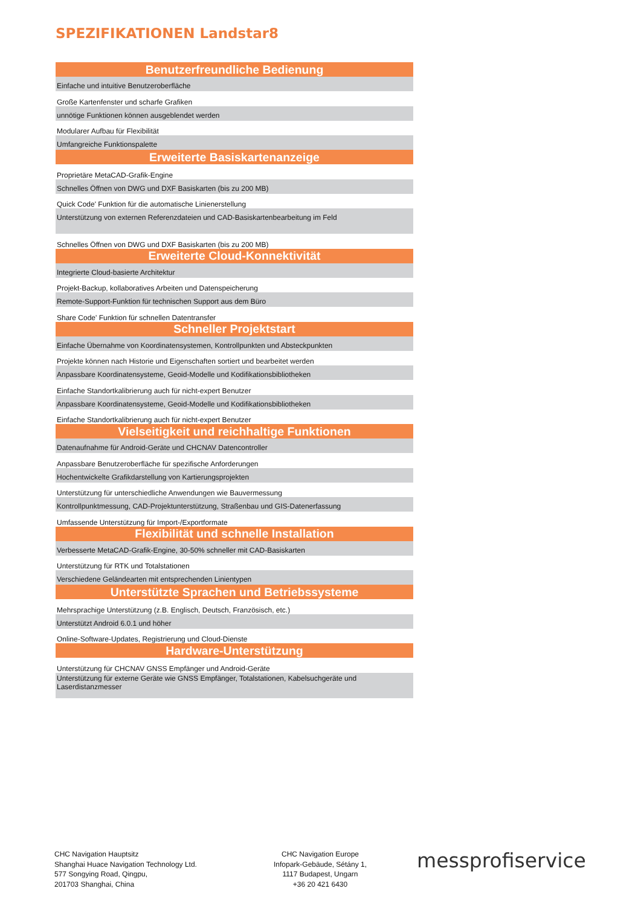SPEZIFIKATIONEN Landstar8
| Benutzerfreundliche Bedienung |
| --- |
| Einfache und intuitive Benutzeroberfläche |
| Große Kartenfenster und scharfe Grafiken |
| unnötige Funktionen können ausgeblendet werden |
| Modularer Aufbau für Flexibilität |
| Umfangreiche Funktionspalette |
| Erweiterte Basiskartenanzeige |
| Proprietäre MetaCAD-Grafik-Engine |
| Schnelles Öffnen von DWG und DXF Basiskarten (bis zu 200 MB) |
| Quick Code' Funktion für die automatische Linienerstellung |
| Unterstützung von externen Referenzdateien und CAD-Basiskartenbearbeitung im Feld |
| Schnelles Öffnen von DWG und DXF Basiskarten (bis zu 200 MB) |
| Erweiterte Cloud-Konnektivität |
| Integrierte Cloud-basierte Architektur |
| Projekt-Backup, kollaboratives Arbeiten und Datenspeicherung |
| Remote-Support-Funktion für technischen Support aus dem Büro |
| Share Code' Funktion für schnellen Datentransfer |
| Schneller Projektstart |
| Einfache Übernahme von Koordinatensystemen, Kontrollpunkten und Absteckpunkten |
| Projekte können nach Historie und Eigenschaften sortiert und bearbeitet werden |
| Anpassbare Koordinatensysteme, Geoid-Modelle und Kodifikationsbibliotheken |
| Einfache Standortkalibrierung auch für nicht-expert Benutzer |
| Anpassbare Koordinatensysteme, Geoid-Modelle und Kodifikationsbibliotheken |
| Einfache Standortkalibrierung auch für nicht-expert Benutzer |
| Vielseitigkeit und reichhaltige Funktionen |
| Datenaufnahme für Android-Geräte und CHCNAV Datencontroller |
| Anpassbare Benutzeroberfläche für spezifische Anforderungen |
| Hochentwickelte Grafikdarstellung von Kartierungsprojekten |
| Unterstützung für unterschiedliche Anwendungen wie Bauvermessung |
| Kontrollpunktmessung, CAD-Projektunterstützung, Straßenbau und GIS-Datenerfassung |
| Umfassende Unterstützung für Import-/Exportformate |
| Flexibilität und schnelle Installation |
| Verbesserte MetaCAD-Grafik-Engine, 30-50% schneller mit CAD-Basiskarten |
| Unterstützung für RTK und Totalstationen |
| Verschiedene Geländearten mit entsprechenden Linientypen |
| Unterstützte Sprachen und Betriebssysteme |
| Mehrsprachige Unterstützung (z.B. Englisch, Deutsch, Französisch, etc.) |
| Unterstützt Android 6.0.1 und höher |
| Online-Software-Updates, Registrierung und Cloud-Dienste |
| Hardware-Unterstützung |
| Unterstützung für CHCNAV GNSS Empfänger und Android-Geräte |
| Unterstützung für externe Geräte wie GNSS Empfänger, Totalstationen, Kabelsuchgeräte und Laserdistanzmesser |
CHC Navigation Hauptsitz
Shanghai Huace Navigation Technology Ltd.
577 Songying Road, Qingpu,
201703 Shanghai, China
CHC Navigation Europe
Infopark-Gebäude, Sétány 1,
1117 Budapest, Ungarn
+36 20 421 6430
messprofiservice